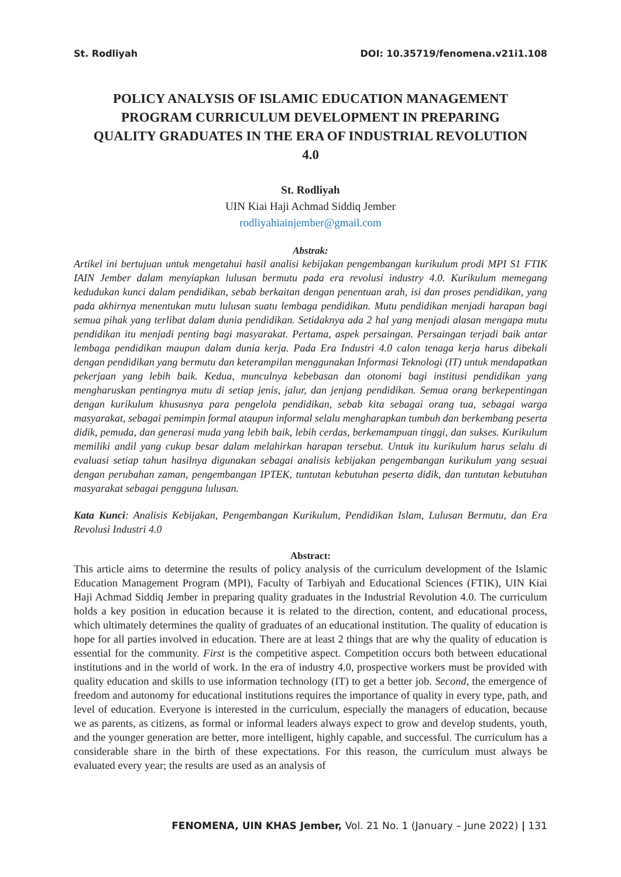St. Rodliyah DOI: 10.35719/fenomena.v21i1.108
POLICY ANALYSIS OF ISLAMIC EDUCATION MANAGEMENT PROGRAM CURRICULUM DEVELOPMENT IN PREPARING QUALITY GRADUATES IN THE ERA OF INDUSTRIAL REVOLUTION 4.0
St. Rodliyah
UIN Kiai Haji Achmad Siddiq Jember
rodliyahiainjember@gmail.com
Abstrak:
Artikel ini bertujuan untuk mengetahui hasil analisi kebijakan pengembangan kurikulum prodi MPI S1 FTIK IAIN Jember dalam menyiapkan lulusan bermutu pada era revolusi industry 4.0. Kurikulum memegang kedudukan kunci dalam pendidikan, sebab berkaitan dengan penentuan arah, isi dan proses pendidikan, yang pada akhirnya menentukan mutu lulusan suatu lembaga pendidikan. Mutu pendidikan menjadi harapan bagi semua pihak yang terlibat dalam dunia pendidikan. Setidaknya ada 2 hal yang menjadi alasan mengapa mutu pendidikan itu menjadi penting bagi masyarakat. Pertama, aspek persaingan. Persaingan terjadi baik antar lembaga pendidikan maupun dalam dunia kerja. Pada Era Industri 4.0 calon tenaga kerja harus dibekali dengan pendidikan yang bermutu dan keterampilan menggunakan Informasi Teknologi (IT) untuk mendapatkan pekerjaan yang lebih baik. Kedua, munculnya kebebasan dan otonomi bagi institusi pendidikan yang mengharuskan pentingnya mutu di setiap jenis, jalur, dan jenjang pendidikan. Semua orang berkepentingan dengan kurikulum khususnya para pengelola pendidikan, sebab kita sebagai orang tua, sebagai warga masyarakat, sebagai pemimpin formal ataupun informal selalu mengharapkan tumbuh dan berkembang peserta didik, pemuda, dan generasi muda yang lebih baik, lebih cerdas, berkemampuan tinggi, dan sukses. Kurikulum memiliki andil yang cukup besar dalam melahirkan harapan tersebut. Untuk itu kurikulum harus selalu di evaluasi setiap tahun hasilnya digunakan sebagai analisis kebijakan pengembangan kurikulum yang sesuai dengan perubahan zaman, pengembangan IPTEK, tuntutan kebutuhan peserta didik, dan tuntutan kebutuhan masyarakat sebagai pengguna lulusan.
Kata Kunci: Analisis Kebijakan, Pengembangan Kurikulum, Pendidikan Islam, Lulusan Bermutu, dan Era Revolusi Industri 4.0
Abstract:
This article aims to determine the results of policy analysis of the curriculum development of the Islamic Education Management Program (MPI), Faculty of Tarbiyah and Educational Sciences (FTIK), UIN Kiai Haji Achmad Siddiq Jember in preparing quality graduates in the Industrial Revolution 4.0. The curriculum holds a key position in education because it is related to the direction, content, and educational process, which ultimately determines the quality of graduates of an educational institution. The quality of education is hope for all parties involved in education. There are at least 2 things that are why the quality of education is essential for the community. First is the competitive aspect. Competition occurs both between educational institutions and in the world of work. In the era of industry 4.0, prospective workers must be provided with quality education and skills to use information technology (IT) to get a better job. Second, the emergence of freedom and autonomy for educational institutions requires the importance of quality in every type, path, and level of education. Everyone is interested in the curriculum, especially the managers of education, because we as parents, as citizens, as formal or informal leaders always expect to grow and develop students, youth, and the younger generation are better, more intelligent, highly capable, and successful. The curriculum has a considerable share in the birth of these expectations. For this reason, the curriculum must always be evaluated every year; the results are used as an analysis of
FENOMENA, UIN KHAS Jember, Vol. 21 No. 1 (January – June 2022) | 131